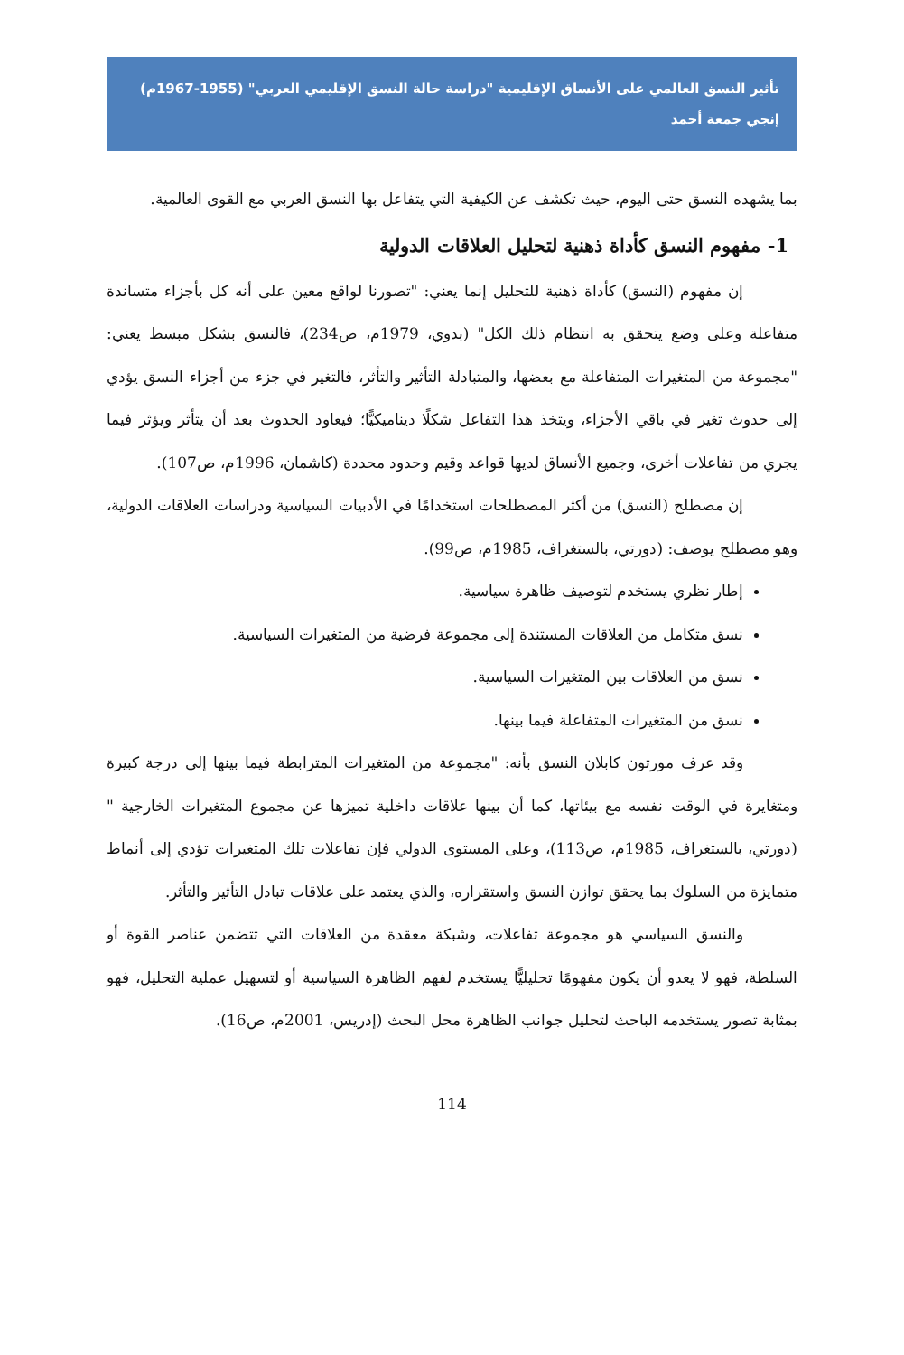تأثير النسق العالمي على الأنساق الإقليمية "دراسة حالة النسق الإقليمي العربي" (1955-1967م)
إنجي جمعة أحمد
بما يشهده النسق حتى اليوم، حيث تكشف عن الكيفية التي يتفاعل بها النسق العربي مع القوى العالمية.
1- مفهوم النسق كأداة ذهنية لتحليل العلاقات الدولية
إن مفهوم (النسق) كأداة ذهنية للتحليل إنما يعني: "تصورنا لواقع معين على أنه كل بأجزاء متساندة متفاعلة وعلى وضع يتحقق به انتظام ذلك الكل" (بدوي، 1979م، ص234)، فالنسق بشكل مبسط يعني: "مجموعة من المتغيرات المتفاعلة مع بعضها، والمتبادلة التأثير والتأثر، فالتغير في جزء من أجزاء النسق يؤدي إلى حدوث تغير في باقي الأجزاء، ويتخذ هذا التفاعل شكلًا ديناميكيًّا؛ فيعاود الحدوث بعد أن يتأثر ويؤثر فيما يجري من تفاعلات أخرى، وجميع الأنساق لديها قواعد وقيم وحدود محددة (كاشمان، 1996م، ص107).
إن مصطلح (النسق) من أكثر المصطلحات استخدامًا في الأدبيات السياسية ودراسات العلاقات الدولية، وهو مصطلح يوصف: (دورتي، بالستغراف، 1985م، ص99).
إطار نظري يستخدم لتوصيف ظاهرة سياسية.
نسق متكامل من العلاقات المستندة إلى مجموعة فرضية من المتغيرات السياسية.
نسق من العلاقات بين المتغيرات السياسية.
نسق من المتغيرات المتفاعلة فيما بينها.
وقد عرف مورتون كابلان النسق بأنه: "مجموعة من المتغيرات المترابطة فيما بينها إلى درجة كبيرة ومتغايرة في الوقت نفسه مع بيئاتها، كما أن بينها علاقات داخلية تميزها عن مجموع المتغيرات الخارجية " (دورتي، بالستغراف، 1985م، ص113)، وعلى المستوى الدولي فإن تفاعلات تلك المتغيرات تؤدي إلى أنماط متمايزة من السلوك بما يحقق توازن النسق واستقراره، والذي يعتمد على علاقات تبادل التأثير والتأثر.
والنسق السياسي هو مجموعة تفاعلات، وشبكة معقدة من العلاقات التي تتضمن عناصر القوة أو السلطة، فهو لا يعدو أن يكون مفهومًا تحليليًّا يستخدم لفهم الظاهرة السياسية أو لتسهيل عملية التحليل، فهو بمثابة تصور يستخدمه الباحث لتحليل جوانب الظاهرة محل البحث (إدريس، 2001م، ص16).
114